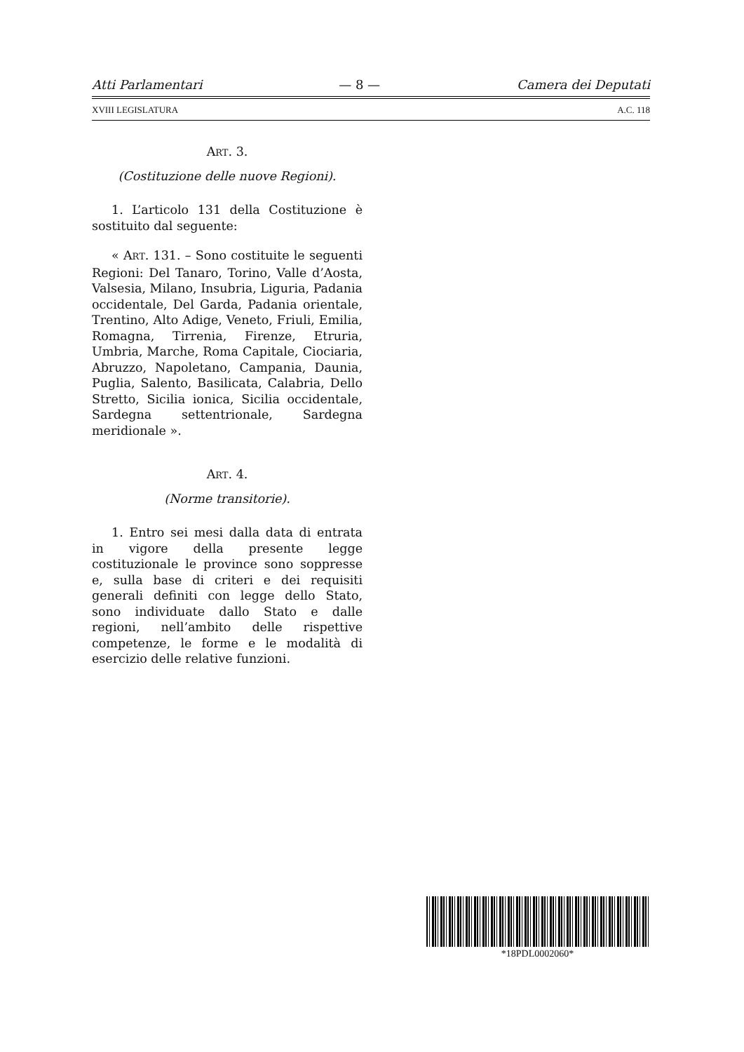Atti Parlamentari — 8 — Camera dei Deputati
XVIII LEGISLATURA A.C. 118
ART. 3.
(Costituzione delle nuove Regioni).
1. L’articolo 131 della Costituzione è sostituito dal seguente:
« ART. 131. – Sono costituite le seguenti Regioni: Del Tanaro, Torino, Valle d’Aosta, Valsesia, Milano, Insubria, Liguria, Padania occidentale, Del Garda, Padania orientale, Trentino, Alto Adige, Veneto, Friuli, Emilia, Romagna, Tirrenia, Firenze, Etruria, Umbria, Marche, Roma Capitale, Ciociaria, Abruzzo, Napoletano, Campania, Daunia, Puglia, Salento, Basilicata, Calabria, Dello Stretto, Sicilia ionica, Sicilia occidentale, Sardegna settentrionale, Sardegna meridionale ».
ART. 4.
(Norme transitorie).
1. Entro sei mesi dalla data di entrata in vigore della presente legge costituzionale le province sono soppresse e, sulla base di criteri e dei requisiti generali definiti con legge dello Stato, sono individuate dallo Stato e dalle regioni, nell’ambito delle rispettive competenze, le forme e le modalità di esercizio delle relative funzioni.
*18PDL0002060*